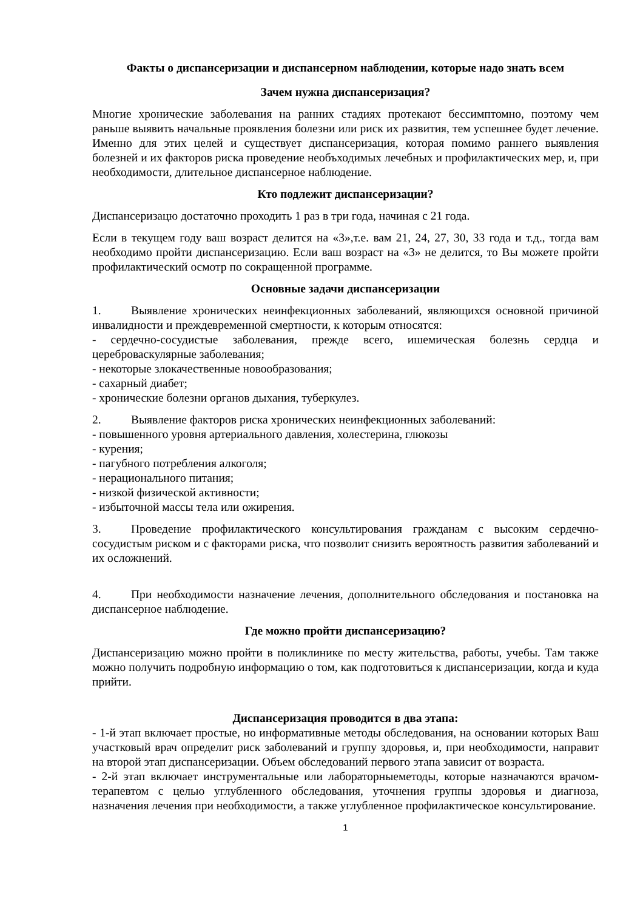Факты о диспансеризации и диспансерном наблюдении, которые надо знать всем
Зачем нужна диспансеризация?
Многие хронические заболевания на ранних стадиях протекают бессимптомно, поэтому чем раньше выявить начальные проявления болезни или риск их развития, тем успешнее будет лечение. Именно для этих целей и существует диспансеризация, которая помимо раннего выявления болезней и их факторов риска проведение необъходимых лечебных и профилактических мер, и, при необходимости, длительное диспансерное наблюдение.
Кто подлежит диспансеризации?
Диспансеризацю достаточно проходить 1 раз в три года, начиная с 21 года.
Если в текущем году ваш возраст делится на «3»,т.е. вам 21, 24, 27, 30, 33 года и т.д., тогда вам необходимо пройти диспансеризацию. Если ваш возраст на «3» не делится, то Вы можете пройти профилактический осмотр по сокращенной программе.
Основные задачи диспансеризации
1. Выявление хронических неинфекционных заболеваний, являющихся основной причиной инвалидности и преждевременной смертности, к которым относятся:
- сердечно-сосудистые заболевания, прежде всего, ишемическая болезнь сердца и цереброваскулярные заболевания;
- некоторые злокачественные новообразования;
- сахарный диабет;
- хронические болезни органов дыхания, туберкулез.
2. Выявление факторов риска хронических неинфекционных заболеваний:
- повышенного уровня артериального давления, холестерина, глюкозы
- курения;
- пагубного потребления алкоголя;
- нерационального питания;
- низкой физической активности;
- избыточной массы тела или ожирения.
3. Проведение профилактического консультирования гражданам с высоким сердечно-сосудистым риском и с факторами риска, что позволит снизить вероятность развития заболеваний и их осложнений.
4. При необходимости назначение лечения, дополнительного обследования и постановка на диспансерное наблюдение.
Где можно пройти диспансеризацию?
Диспансеризацию можно пройти в поликлинике по месту жительства, работы, учебы. Там также можно получить подробную информацию о том, как подготовиться к диспансеризации, когда и куда прийти.
Диспансеризация проводится в два этапа:
- 1-й этап включает простые, но информативные методы обследования, на основании которых Ваш участковый врач определит риск заболеваний и группу здоровья, и, при необходимости, направит на второй этап диспансеризации. Объем обследований первого этапа зависит от возраста.
- 2-й этап включает инструментальные или лабораторныеметоды, которые назначаются врачом-терапевтом с целью углубленного обследования, уточнения группы здоровья и диагноза, назначения лечения при необходимости, а также углубленное профилактическое консультирование.
1